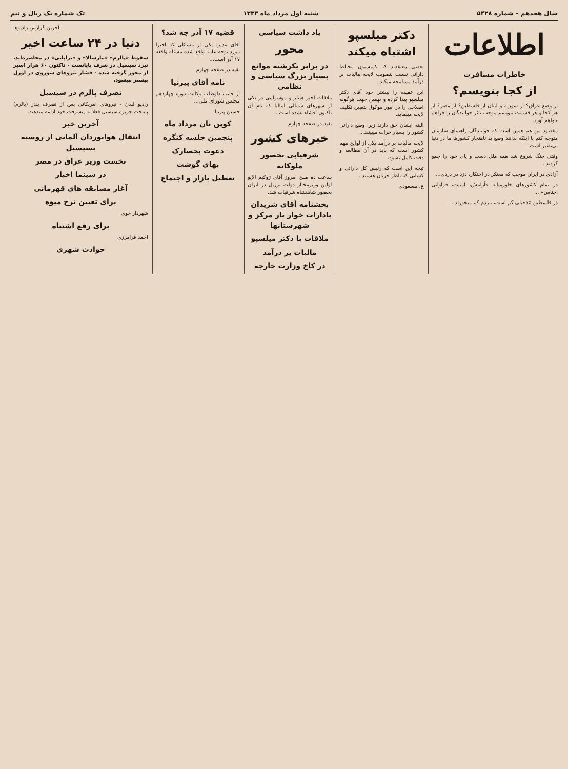سال هجدهم - شماره ۵۴۲۸ شنبه اول مرداد ماه ۱۳۳۳ تک شماره یک ریال و نیم
اطلاعات
خاطرات مسافرت
از کجا بنویسم؟
از وضع عراق؟ از سوریه و لبنان از فلسطین؟ از مصر؟ از هر کجا و هر قسمت بنویسم موجب تاثر خوانندگان را فراهم خواهم آورد.
مقصود من هم همین است که خوانندگان راهنمای سازمان متوجه کنم با اینکه بدانند وضع بد ناهنجار کشورها ما در دنیا بی‌نظیر است.
وقتی جنگ شروع شد همه ملل دست و پای خود را جمع کردند...
آزادی در ایران موجب که معتکر در احتکار، دزد در دزدی...
در تمام کشورهای خاورمیانه «آرامش، امنیت، فراوانی اجناس» ...
در فلسطین تندخیلی کم است، مردم کم میخورند...
دکتر میلسپو اشتباه میکند
بعضی معتقدند که کمیسیون مختلط دارائی نسبت بتصویب لایحه مالیات بر درآمد مسامحه میکند.
این عقیده را بیشتر خود آقای دکتر میلسپو پیدا کرده و بهمین جهت هرگونه اصلاحی را در امور موکول بتعیین تکلیف لایحه مینماید.
البته ایشان حق دارند زیرا وضع دارائی کشور را بسیار خراب میبینند...
لایحه مالیات بر درآمد یکی از لوایح مهم کشور است که باید در آن مطالعه و دقت کامل بشود.
تیجه این است که رئیس کل دارائی و کسانی که ناظر جریان هستند...
ع. مسعودی
یاد داشت سیاسی
محور
در برابر یکرشته موانع بسیار بزرگ سیاسی و نظامی
ملاقات اخیر هیتلر و موسولینی در یکی از شهرهای شمالی ایتالیا که نام آن تاکنون افشاء نشده است...
بقیه در صفحه چهارم
خبرهای کشور
شرفیابی بحضور ملوکانه
ساعت ده صبح امروز آقای ژوکیم الایو اولین وزیرمختار دولت برزیل در ایران بحضور شاهنشاه شرفیاب شد.
بخشنامه آقای شریدان بادارات خوار بار مرکز و شهرستانها
ملاقات با دکتر میلسپو
مالیات بر درآمد
در کاخ وزارت خارجه
قضیه ۱۷ آذر چه شد؟
آقای مدیر: یکی از مسائلی که اخیرا مورد توجه عامه واقع شده مسئله واقعه ۱۷ آذر است...
بقیه در صفحه چهارم
نامه آقای پیرنیا
از جانب داوطلب وکالت دوره چهاردهم مجلس شورای ملی...
حسین پیرنیا
کوپن نان مرداد ماه
پنجمین جلسه کنگره
دعوت بحصارک
بهای گوشت
تعطیل بازار و اجتماع
آخرین گزارش رادیوها
دنیا در ۲۴ ساعت اخیر
سقوط «پالرم» «مارسالا» و «تراپانی» در محاصره‌اند. نبرد سیسیل در شرف پایانست - تاکنون ۶۰ هزار اسیر از محور گرفته شده - فشار نیروهای شوروی در اورل بیشتر میشود.
تصرف پالرم در سیسیل
رادیو لندن - نیروهای امریکائی پس از تصرف بندر (پالرم) پایتخت جزیره سیسیل فعلا به پیشرفت خود ادامه میدهند.
آخرین خبر
انتقال هوانوردان آلمانی از روسیه بسیسیل
نخست وزیر عراق در مصر
در سینما اخبار
آغاز مسابقه های قهرمانی
برای تعیین نرخ میوه
شهردار خوی
برای رفع اشتباه
احمد فرامرزی
حوادث شهری